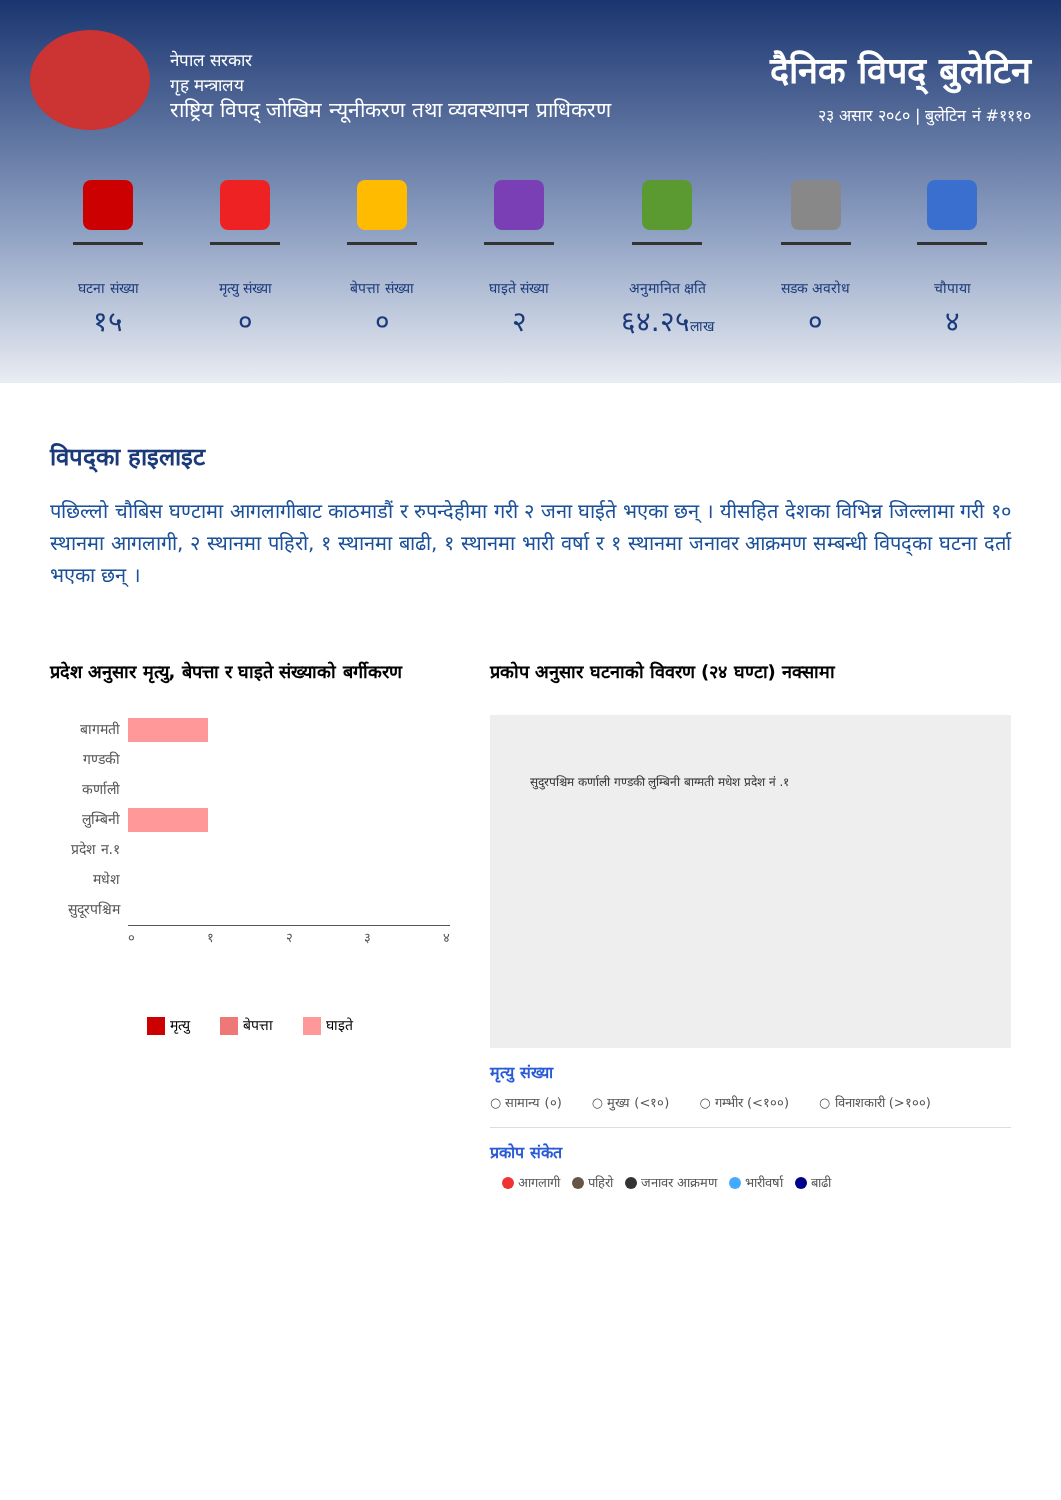नेपाल सरकार
गृह मन्त्रालय
राष्ट्रिय विपद् जोखिम न्यूनीकरण तथा व्यवस्थापन प्राधिकरण
दैनिक विपद् बुलेटिन
२३ असार २०८० | बुलेटिन नं #१११०
घटना संख्या
१५
मृत्यु संख्या
०
बेपत्ता संख्या
०
घाइते संख्या
२
अनुमानित क्षति
६४.२५लाख
सडक अवरोध
०
चौपाया
४
विपद्का हाइलाइट
पछिल्लो चौबिस घण्टामा आगलागीबाट काठमाडौं र रुपन्देहीमा गरी २ जना घाईते भएका छन् । यीसहित देशका विभिन्न जिल्लामा गरी १० स्थानमा आगलागी, २ स्थानमा पहिरो, १ स्थानमा बाढी, १ स्थानमा भारी वर्षा र १ स्थानमा जनावर आक्रमण सम्बन्धी विपद्का घटना दर्ता भएका छन् ।
प्रदेश अनुसार मृत्यु, बेपत्ता र घाइते संख्याको बर्गीकरण
बागमती
गण्डकी
कर्णाली
लुम्बिनी
प्रदेश न.१
मधेश
सुदूरपश्चिम
० १ २ ३ ४
मृत्यु बेपत्ता घाइते
प्रकोप अनुसार घटनाको विवरण (२४ घण्टा) नक्सामा
सुदुरपश्चिम कर्णाली गण्डकी लुम्बिनी बाग्मती मधेश प्रदेश नं .१
मृत्यु संख्या
○ सामान्य (०) ○ मुख्य (<१०) ○ गम्भीर (<१००) ○ विनाशकारी (>१००)
प्रकोप संकेत
आगलागी पहिरो जनावर आक्रमण भारीवर्षा बाढी